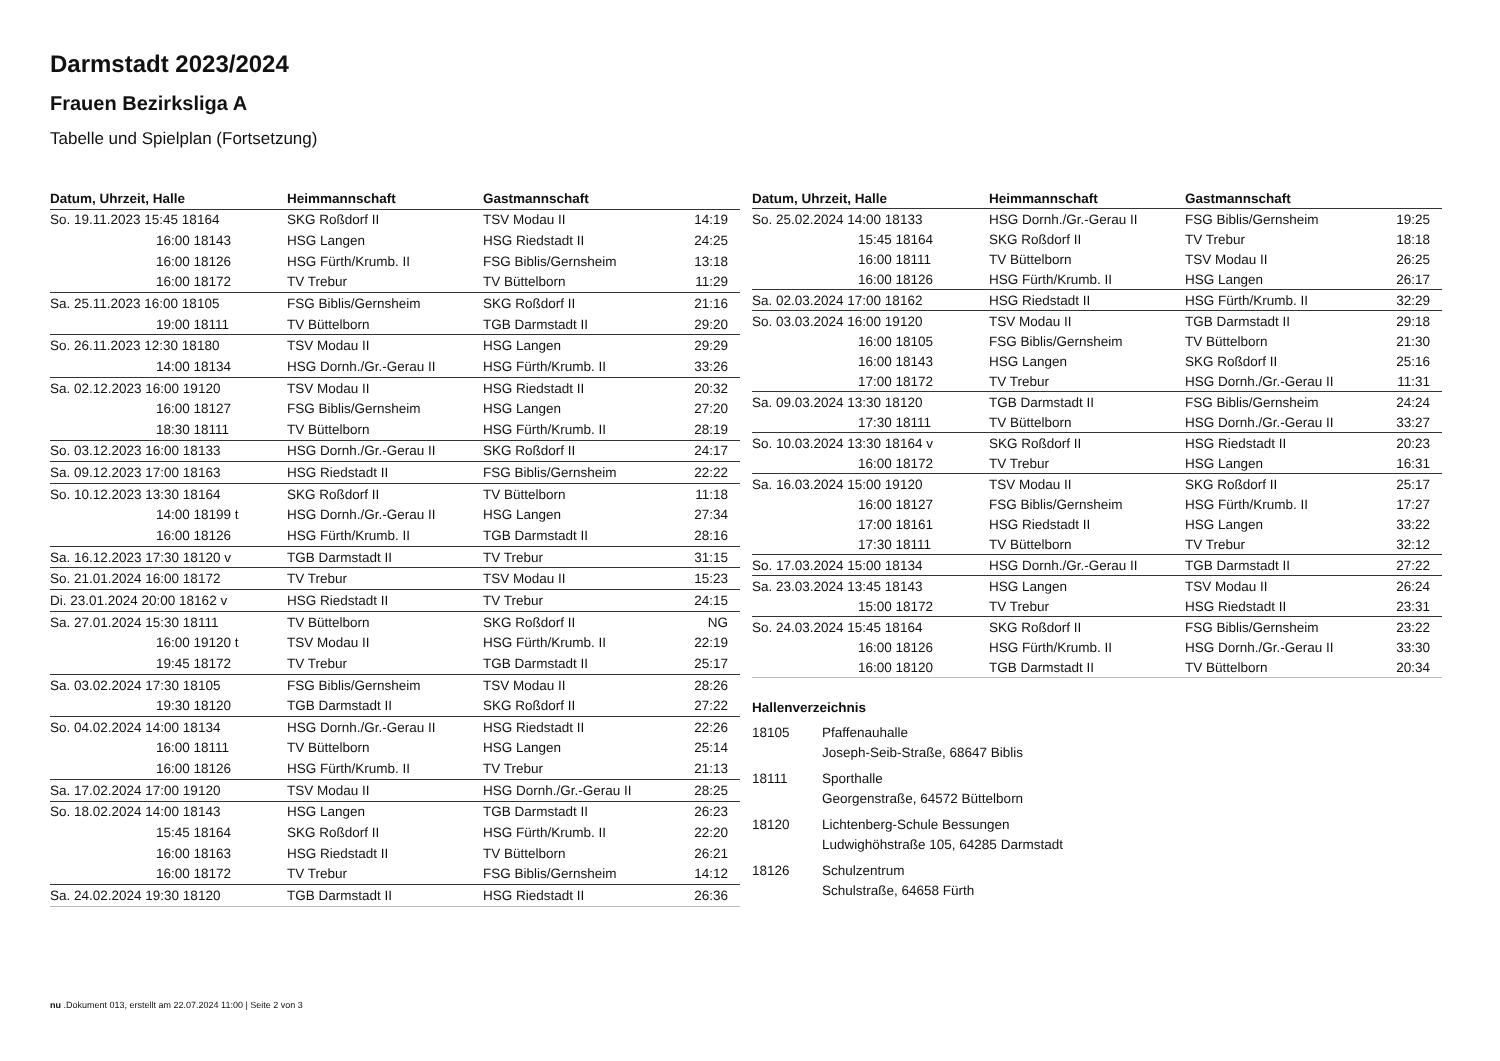Darmstadt 2023/2024
Frauen Bezirksliga A
Tabelle und Spielplan (Fortsetzung)
| Datum, Uhrzeit, Halle | Heimmannschaft | Gastmannschaft | |
| --- | --- | --- | --- |
| So. 19.11.2023 15:45 18164 | SKG Roßdorf II | TSV Modau II | 14:19 |
| 16:00 18143 | HSG Langen | HSG Riedstadt II | 24:25 |
| 16:00 18126 | HSG Fürth/Krumb. II | FSG Biblis/Gernsheim | 13:18 |
| 16:00 18172 | TV Trebur | TV Büttelborn | 11:29 |
| Sa. 25.11.2023 16:00 18105 | FSG Biblis/Gernsheim | SKG Roßdorf II | 21:16 |
| 19:00 18111 | TV Büttelborn | TGB Darmstadt II | 29:20 |
| So. 26.11.2023 12:30 18180 | TSV Modau II | HSG Langen | 29:29 |
| 14:00 18134 | HSG Dornh./Gr.-Gerau II | HSG Fürth/Krumb. II | 33:26 |
| Sa. 02.12.2023 16:00 19120 | TSV Modau II | HSG Riedstadt II | 20:32 |
| 16:00 18127 | FSG Biblis/Gernsheim | HSG Langen | 27:20 |
| 18:30 18111 | TV Büttelborn | HSG Fürth/Krumb. II | 28:19 |
| So. 03.12.2023 16:00 18133 | HSG Dornh./Gr.-Gerau II | SKG Roßdorf II | 24:17 |
| Sa. 09.12.2023 17:00 18163 | HSG Riedstadt II | FSG Biblis/Gernsheim | 22:22 |
| So. 10.12.2023 13:30 18164 | SKG Roßdorf II | TV Büttelborn | 11:18 |
| 14:00 18199 t | HSG Dornh./Gr.-Gerau II | HSG Langen | 27:34 |
| 16:00 18126 | HSG Fürth/Krumb. II | TGB Darmstadt II | 28:16 |
| Sa. 16.12.2023 17:30 18120 v | TGB Darmstadt II | TV Trebur | 31:15 |
| So. 21.01.2024 16:00 18172 | TV Trebur | TSV Modau II | 15:23 |
| Di. 23.01.2024 20:00 18162 v | HSG Riedstadt II | TV Trebur | 24:15 |
| Sa. 27.01.2024 15:30 18111 | TV Büttelborn | SKG Roßdorf II | NG |
| 16:00 19120 t | TSV Modau II | HSG Fürth/Krumb. II | 22:19 |
| 19:45 18172 | TV Trebur | TGB Darmstadt II | 25:17 |
| Sa. 03.02.2024 17:30 18105 | FSG Biblis/Gernsheim | TSV Modau II | 28:26 |
| 19:30 18120 | TGB Darmstadt II | SKG Roßdorf II | 27:22 |
| So. 04.02.2024 14:00 18134 | HSG Dornh./Gr.-Gerau II | HSG Riedstadt II | 22:26 |
| 16:00 18111 | TV Büttelborn | HSG Langen | 25:14 |
| 16:00 18126 | HSG Fürth/Krumb. II | TV Trebur | 21:13 |
| Sa. 17.02.2024 17:00 19120 | TSV Modau II | HSG Dornh./Gr.-Gerau II | 28:25 |
| So. 18.02.2024 14:00 18143 | HSG Langen | TGB Darmstadt II | 26:23 |
| 15:45 18164 | SKG Roßdorf II | HSG Fürth/Krumb. II | 22:20 |
| 16:00 18163 | HSG Riedstadt II | TV Büttelborn | 26:21 |
| 16:00 18172 | TV Trebur | FSG Biblis/Gernsheim | 14:12 |
| Sa. 24.02.2024 19:30 18120 | TGB Darmstadt II | HSG Riedstadt II | 26:36 |
| Datum, Uhrzeit, Halle | Heimmannschaft | Gastmannschaft | |
| --- | --- | --- | --- |
| So. 25.02.2024 14:00 18133 | HSG Dornh./Gr.-Gerau II | FSG Biblis/Gernsheim | 19:25 |
| 15:45 18164 | SKG Roßdorf II | TV Trebur | 18:18 |
| 16:00 18111 | TV Büttelborn | TSV Modau II | 26:25 |
| 16:00 18126 | HSG Fürth/Krumb. II | HSG Langen | 26:17 |
| Sa. 02.03.2024 17:00 18162 | HSG Riedstadt II | HSG Fürth/Krumb. II | 32:29 |
| So. 03.03.2024 16:00 19120 | TSV Modau II | TGB Darmstadt II | 29:18 |
| 16:00 18105 | FSG Biblis/Gernsheim | TV Büttelborn | 21:30 |
| 16:00 18143 | HSG Langen | SKG Roßdorf II | 25:16 |
| 17:00 18172 | TV Trebur | HSG Dornh./Gr.-Gerau II | 11:31 |
| Sa. 09.03.2024 13:30 18120 | TGB Darmstadt II | FSG Biblis/Gernsheim | 24:24 |
| 17:30 18111 | TV Büttelborn | HSG Dornh./Gr.-Gerau II | 33:27 |
| So. 10.03.2024 13:30 18164 v | SKG Roßdorf II | HSG Riedstadt II | 20:23 |
| 16:00 18172 | TV Trebur | HSG Langen | 16:31 |
| Sa. 16.03.2024 15:00 19120 | TSV Modau II | SKG Roßdorf II | 25:17 |
| 16:00 18127 | FSG Biblis/Gernsheim | HSG Fürth/Krumb. II | 17:27 |
| 17:00 18161 | HSG Riedstadt II | HSG Langen | 33:22 |
| 17:30 18111 | TV Büttelborn | TV Trebur | 32:12 |
| So. 17.03.2024 15:00 18134 | HSG Dornh./Gr.-Gerau II | TGB Darmstadt II | 27:22 |
| Sa. 23.03.2024 13:45 18143 | HSG Langen | TSV Modau II | 26:24 |
| 15:00 18172 | TV Trebur | HSG Riedstadt II | 23:31 |
| So. 24.03.2024 15:45 18164 | SKG Roßdorf II | FSG Biblis/Gernsheim | 23:22 |
| 16:00 18126 | HSG Fürth/Krumb. II | HSG Dornh./Gr.-Gerau II | 33:30 |
| 16:00 18120 | TGB Darmstadt II | TV Büttelborn | 20:34 |
Hallenverzeichnis
18105 Pfaffenauhalle
Joseph-Seib-Straße, 68647 Biblis
18111 Sporthalle
Georgenstraße, 64572 Büttelborn
18120 Lichtenberg-Schule Bessungen
Ludwighöhstraße 105, 64285 Darmstadt
18126 Schulzentrum
Schulstraße, 64658 Fürth
nu .Dokument 013, erstellt am 22.07.2024 11:00 | Seite 2 von 3